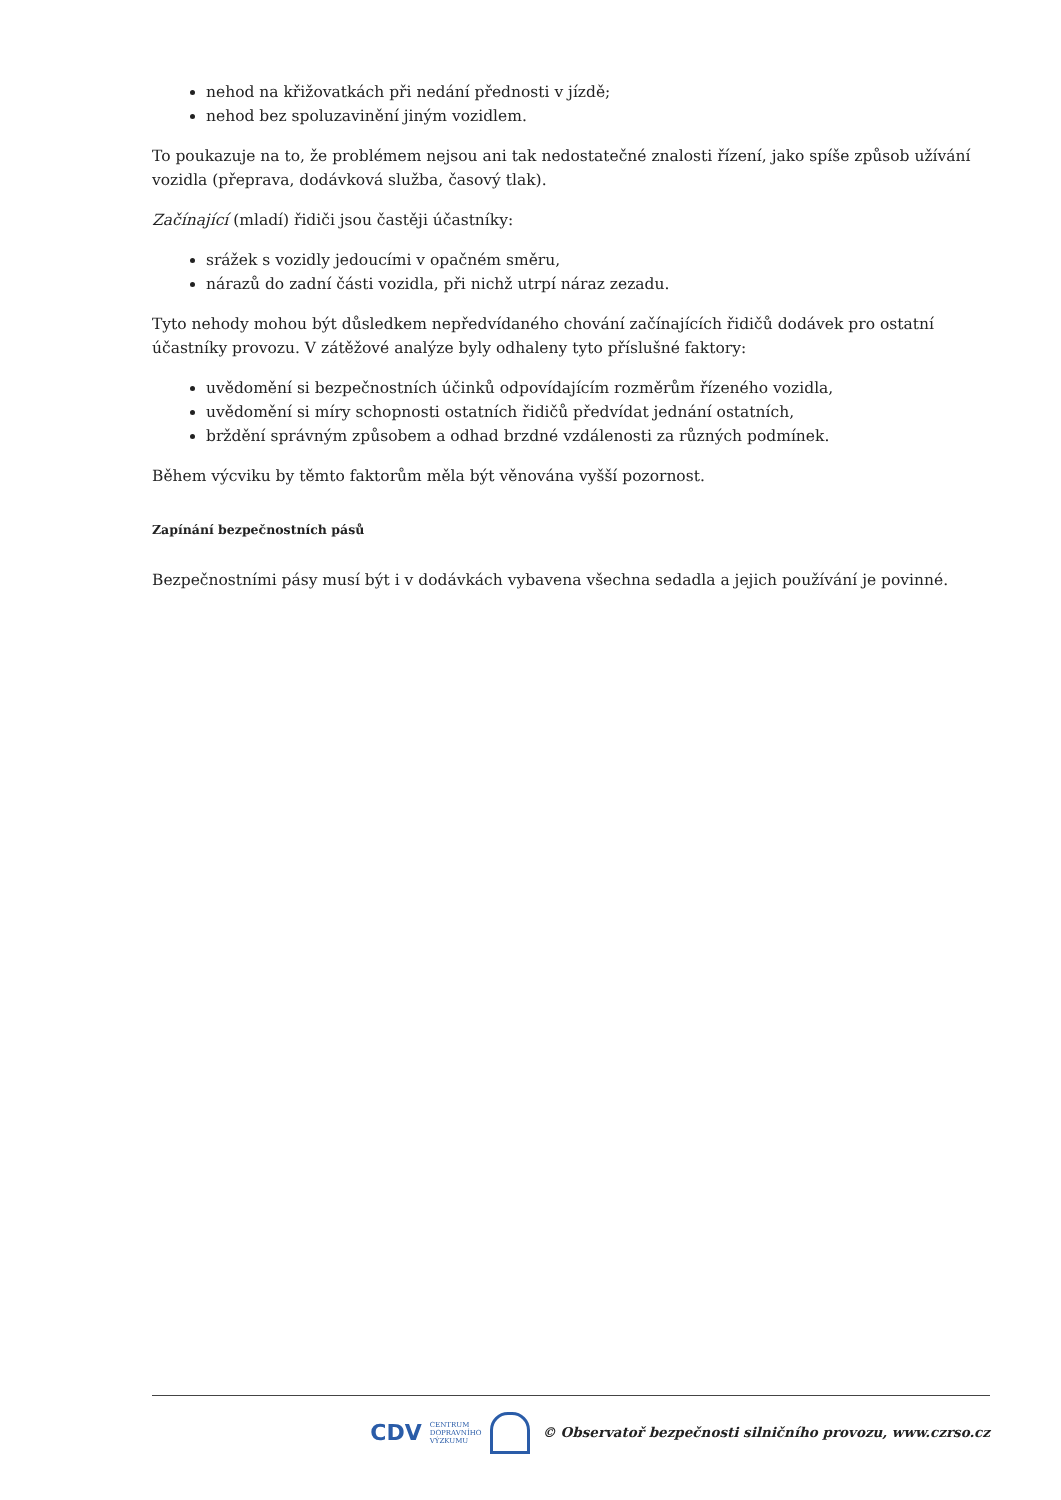nehod na křižovatkách při nedání přednosti v jízdě;
nehod bez spoluzavinění jiným vozidlem.
To poukazuje na to, že problémem nejsou ani tak nedostatečné znalosti řízení, jako spíše způsob užívání vozidla (přeprava, dodávková služba, časový tlak).
Začínající (mladí) řidiči jsou častěji účastníky:
srážek s vozidly jedoucími v opačném směru,
nárazů do zadní části vozidla, při nichž utrpí náraz zezadu.
Tyto nehody mohou být důsledkem nepředvídaného chování začínajících řidičů dodávek pro ostatní účastníky provozu. V zátěžové analýze byly odhaleny tyto příslušné faktory:
uvědomění si bezpečnostních účinků odpovídajícím rozměrům řízeného vozidla,
uvědomění si míry schopnosti ostatních řidičů předvídat jednání ostatních,
brždění správným způsobem a odhad brzdné vzdálenosti za různých podmínek.
Během výcviku by těmto faktorům měla být věnována vyšší pozornost.
Zapínání bezpečnostních pásů
Bezpečnostními pásy musí být i v dodávkách vybavena všechna sedadla a jejich používání je povinné.
CDV CENTRUM
DOPRAVNÍHO
VÝZKUMU © Observatoř bezpečnosti silničního provozu, www.czrso.cz